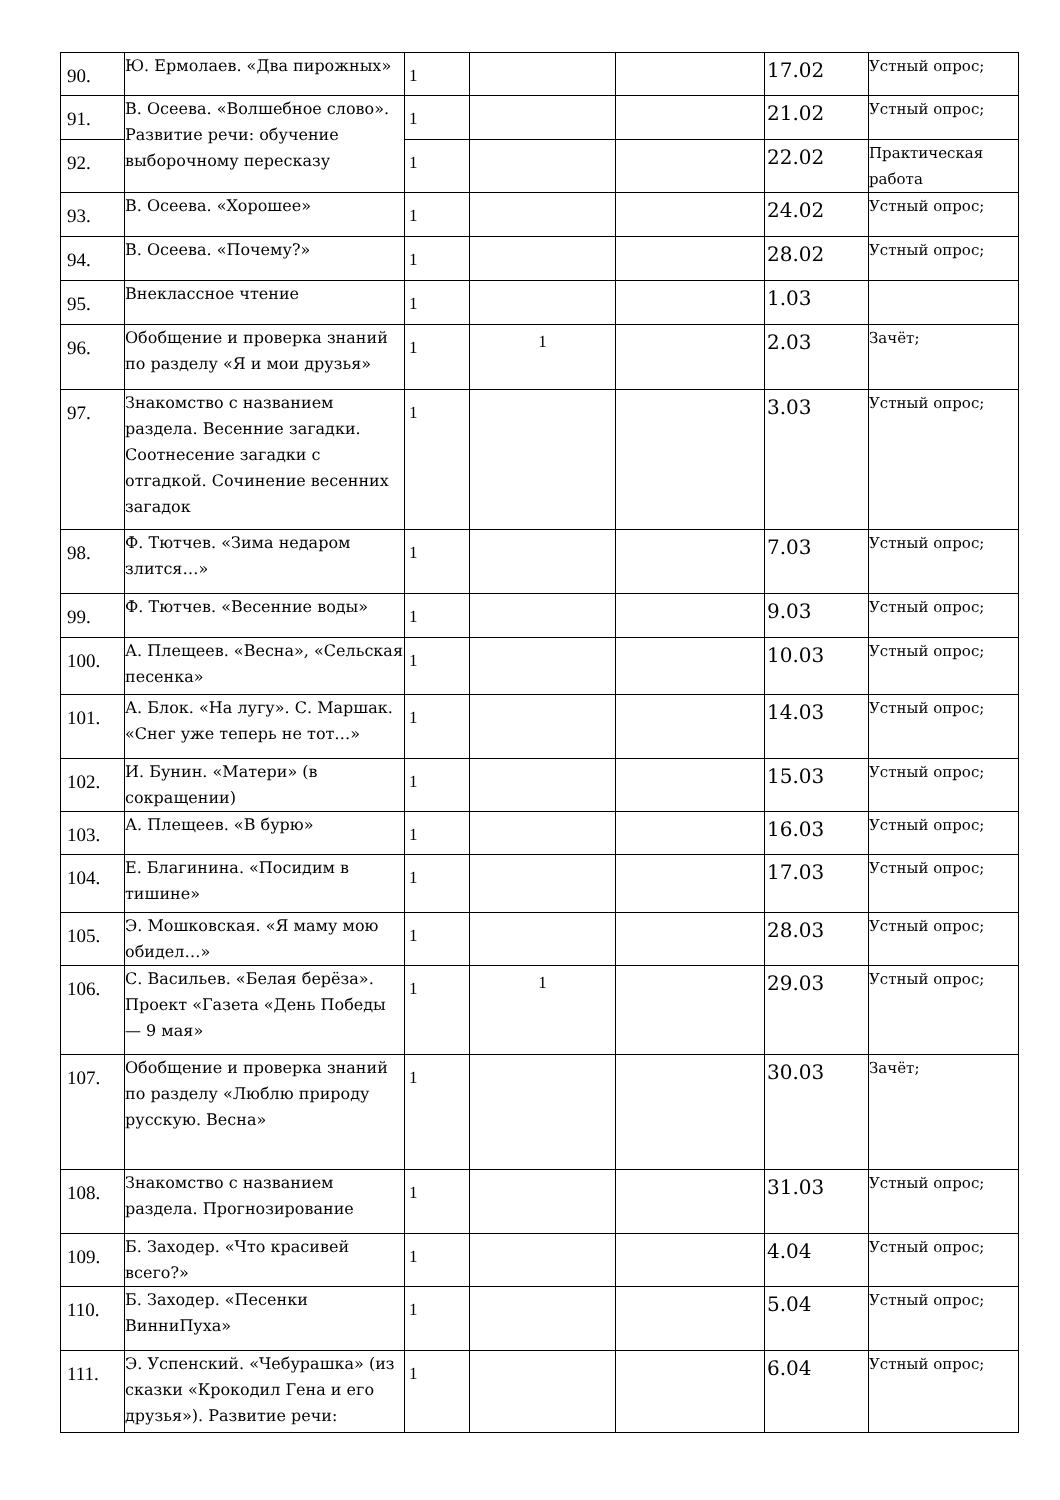| 90. | Ю. Ермолаев. «Два пирожных» | 1 | | | 17.02 | Устный опрос; |
| 91. | В. Осеева. «Волшебное слово». Развитие речи: обучение выборочному пересказу | 1 | | | 21.02 | Устный опрос; |
| 92. | | 1 | | | 22.02 | Практическая работа |
| 93. | В. Осеева. «Хорошее» | 1 | | | 24.02 | Устный опрос; |
| 94. | В. Осеева. «Почему?» | 1 | | | 28.02 | Устный опрос; |
| 95. | Внеклассное чтение | 1 | | | 1.03 | |
| 96. | Обобщение и проверка знаний по разделу «Я и мои друзья» | 1 | 1 | | 2.03 | Зачёт; |
| 97. | Знакомство с названием раздела. Весенние загадки. Соотнесение загадки с отгадкой. Сочинение весенних загадок | 1 | | | 3.03 | Устный опрос; |
| 98. | Ф. Тютчев. «Зима недаром злится…» | 1 | | | 7.03 | Устный опрос; |
| 99. | Ф. Тютчев. «Весенние воды» | 1 | | | 9.03 | Устный опрос; |
| 100. | А. Плещеев. «Весна», «Сельская песенка» | 1 | | | 10.03 | Устный опрос; |
| 101. | А. Блок. «На лугу». С. Маршак. «Снег уже теперь не тот…» | 1 | | | 14.03 | Устный опрос; |
| 102. | И. Бунин. «Матери» (в сокращении) | 1 | | | 15.03 | Устный опрос; |
| 103. | А. Плещеев. «В бурю» | 1 | | | 16.03 | Устный опрос; |
| 104. | Е. Благинина. «Посидим в тишине» | 1 | | | 17.03 | Устный опрос; |
| 105. | Э. Мошковская. «Я маму мою обидел…» | 1 | | | 28.03 | Устный опрос; |
| 106. | С. Васильев. «Белая берёза». Проект «Газета «День Победы — 9 мая» | 1 | 1 | | 29.03 | Устный опрос; |
| 107. | Обобщение и проверка знаний по разделу «Люблю природу русскую. Весна» | 1 | | | 30.03 | Зачёт; |
| 108. | Знакомство с названием раздела. Прогнозирование | 1 | | | 31.03 | Устный опрос; |
| 109. | Б. Заходер. «Что красивей всего?» | 1 | | | 4.04 | Устный опрос; |
| 110. | Б. Заходер. «Песенки ВинниПуха» | 1 | | | 5.04 | Устный опрос; |
| 111. | Э. Успенский. «Чебурашка» (из сказки «Крокодил Гена и его друзья»). Развитие речи: | 1 | | | 6.04 | Устный опрос; |